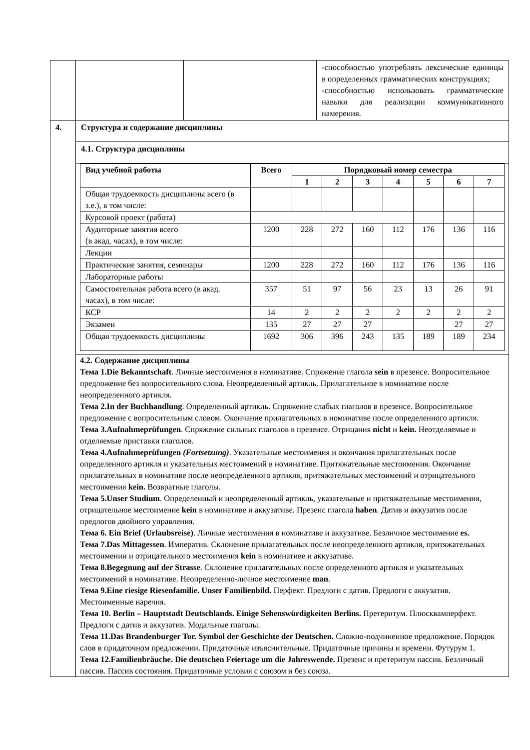| | | | -способностью употреблять лексические единицы в определенных грамматических конструкциях; -способностью использовать грамматические навыки для реализации коммуникативного намерения. |
| 4. | Структура и содержание дисциплины | | |
| | 4.1. Структура дисциплины | | |
| | / Вид учебной работы / Всего / Порядковый номер семестра / / / / / / / / --- / --- / --- / --- / --- / --- / --- / --- / --- / / / / 1 / 2 / 3 / 4 / 5 / 6 / 7 / / Общая трудоемкость дисциплины всего (в з.е.), в том числе: / / / / / / / / / / Курсовой проект (работа) / / / / / / / / / / Аудиторные занятия всего (в акад. часах), в том числе: / 1200 / 228 / 272 / 160 / 112 / 176 / 136 / 116 / / Лекции / / / / / / / / / / Практические занятия, семинары / 1200 / 228 / 272 / 160 / 112 / 176 / 136 / 116 / / Лабораторные работы / / / / / / / / / / Самостоятельная работа всего (в акад. часах), в том числе: / 357 / 51 / 97 / 56 / 23 / 13 / 26 / 91 / / КСР / 14 / 2 / 2 / 2 / 2 / 2 / 2 / 2 / / Экзамен / 135 / 27 / 27 / 27 / / / 27 / 27 / / Общая трудоемкость дисциплины / 1692 / 306 / 396 / 243 / 135 / 189 / 189 / 234 / | | |
| | 4.2. Содержание дисциплины Тема 1.Die Bekanntschaft . Личные местоимения в номинативе. Спряжение глагола sein в презенсе. Вопросительное предложение без вопросительного слова. Неопределенный артикль. Прилагательное в номинативе после неопределенного артикля. Тема 2.In der Buchhandlung . Определенный артикль. Спряжение слабых глаголов в презенсе. Вопросительное предложение с вопросительным словом. Окончание прилагательных в номинативе после определенного артикля. Тема 3.Aufnahmeprüfungen . Спряжение сильных глаголов в презенсе. Отрицания nicht и kein. Неотделяемые и отделяемые приставки глаголов. Тема 4.Aufnahmeprüfungen (Fortsetzung) . Указательные местоимения и окончания прилагательных после определенного артикля и указательных местоимений в номинативе. Притяжательные местоимения. Окончание прилагательных в номинативе после неопределенного артикля, притяжательных местоимений и отрицательного местоимения kein. Возвратные глаголы. Тема 5.Unser Studium . Определенный и неопределенный артикль, указательные и притяжательные местоимения, отрицательное местоимение kein в номинативе и аккузативе. Презенс глагола haben . Датив и аккузатив после предлогов двойного управления. Тема 6. Ein Brief (Urlaubsreise) . Личные местоимения в номинативе и аккузативе. Безличное местоимение es. Тема 7.Das Mittagessen . Императив. Склонение прилагательных после неопределенного артикля, притяжательных местоимении и отрицательного местоимения kein в номинативе и аккузативе. Тема 8.Begegnung auf der Strasse . Склонение прилагательных после определенного артикля и указательных местоимений в номинативе. Неопределенно-личное местоимение man . Тема 9.Eine riesige Riesenfamilie. Unser Familienbild. Перфект. Предлоги с датив. Предлоги с аккузатив. Местоименные наречия. Тема 10. Berlin – Hauptstadt Deutschlands. Einige Sehenswürdigkeiten Berlins. Претеритум. Плюсквамперфект. Предлоги с датив и аккузатив. Модальные глаголы. Тема 11.Das Brandenburger Tor. Symbol der Geschichte der Deutschen. Сложно-подчиненное предложение. Порядок слов в придаточном предложении. Придаточные изъяснительные. Придаточные причины и времени. Футурум 1. Тема 12.Familienbräuche. Die deutschen Feiertage um die Jahreswende. Презенс и претеритум пассив. Безличный пассив. Пассив состояния. Придаточные условия с союзом и без союза. | | |